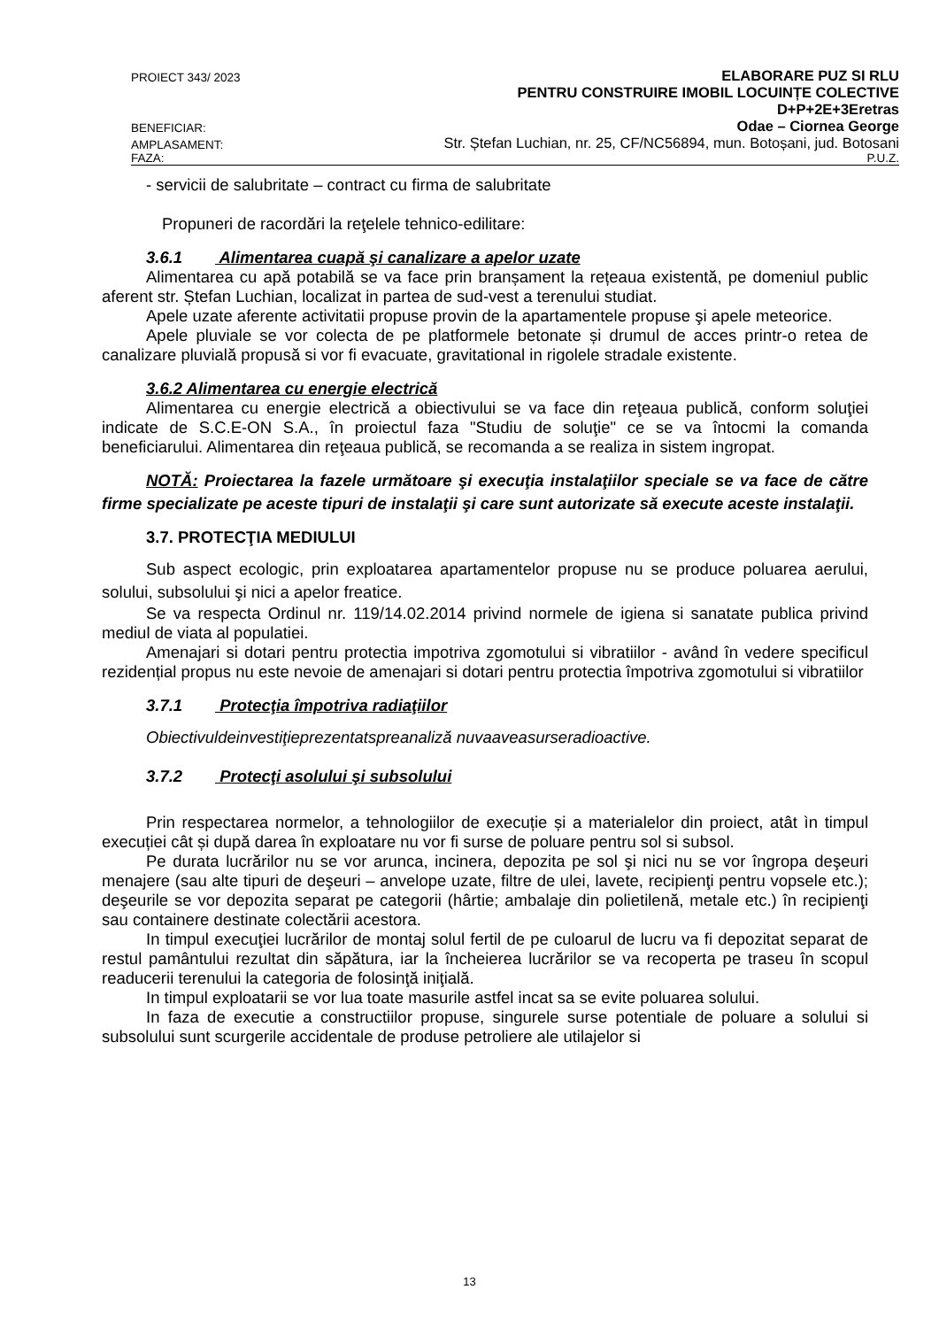PROIECT 343/ 2023 ELABORARE PUZ SI RLU
PENTRU CONSTRUIRE IMOBIL LOCUINȚE COLECTIVE
D+P+2E+3Eretras
BENEFICIAR: Odae – Ciornea George
AMPLASAMENT: Str. Ștefan Luchian, nr. 25, CF/NC56894, mun. Botoșani, jud. Botosani
FAZA: P.U.Z.
- servicii de salubritate – contract cu firma de salubritate
Propuneri de racordări la reţelele tehnico-edilitare:
3.6.1 Alimentarea cuapă şi canalizare a apelor uzate
Alimentarea cu apă potabilă se va face prin branșament la rețeaua existentă, pe domeniul public aferent str. Ștefan Luchian, localizat in partea de sud-vest a terenului studiat.
Apele uzate aferente activitatii propuse provin de la apartamentele propuse şi apele meteorice.
Apele pluviale se vor colecta de pe platformele betonate și drumul de acces printr-o retea de canalizare pluvială propusă si vor fi evacuate, gravitational in rigolele stradale existente.
3.6.2 Alimentarea cu energie electrică
Alimentarea cu energie electrică a obiectivului se va face din reţeaua publică, conform soluţiei indicate de S.C.E-ON S.A., în proiectul faza "Studiu de soluţie" ce se va întocmi la comanda beneficiarului. Alimentarea din reţeaua publică, se recomanda a se realiza in sistem ingropat.
NOTĂ: Proiectarea la fazele următoare şi execuţia instalaţiilor speciale se va face de către firme specializate pe aceste tipuri de instalaţii şi care sunt autorizate să execute aceste instalaţii.
3.7. PROTECŢIA MEDIULUI
Sub aspect ecologic, prin exploatarea apartamentelor propuse nu se produce poluarea aerului, solului, subsolului şi nici a apelor freatice.
Se va respecta Ordinul nr. 119/14.02.2014 privind normele de igiena si sanatate publica privind mediul de viata al populatiei.
Amenajari si dotari pentru protectia impotriva zgomotului si vibratiilor - având în vedere specificul rezidențial propus nu este nevoie de amenajari si dotari pentru protectia împotriva zgomotului si vibratiilor
3.7.1 Protecţia împotriva radiaţiilor
Obiectivuldeinvestiţieprezentatspreanaliză nuvaaveasurseradioactive.
3.7.2 Protecţi asolului şi subsolului
Prin respectarea normelor, a tehnologiilor de execuție și a materialelor din proiect, atât ìn timpul execuției cât și după darea în exploatare nu vor fi surse de poluare pentru sol si subsol.
Pe durata lucrărilor nu se vor arunca, incinera, depozita pe sol şi nici nu se vor îngropa deşeuri menajere (sau alte tipuri de deşeuri – anvelope uzate, filtre de ulei, lavete, recipienţi pentru vopsele etc.); deşeurile se vor depozita separat pe categorii (hârtie; ambalaje din polietilenă, metale etc.) în recipienţi sau containere destinate colectării acestora.
In timpul execuţiei lucrărilor de montaj solul fertil de pe culoarul de lucru va fi depozitat separat de restul pamântului rezultat din săpătura, iar la încheierea lucrărilor se va recoperta pe traseu în scopul readucerii terenului la categoria de folosinţă iniţială.
In timpul exploatarii se vor lua toate masurile astfel incat sa se evite poluarea solului.
In faza de executie a constructiilor propuse, singurele surse potentiale de poluare a solului si subsolului sunt scurgerile accidentale de produse petroliere ale utilajelor si
13